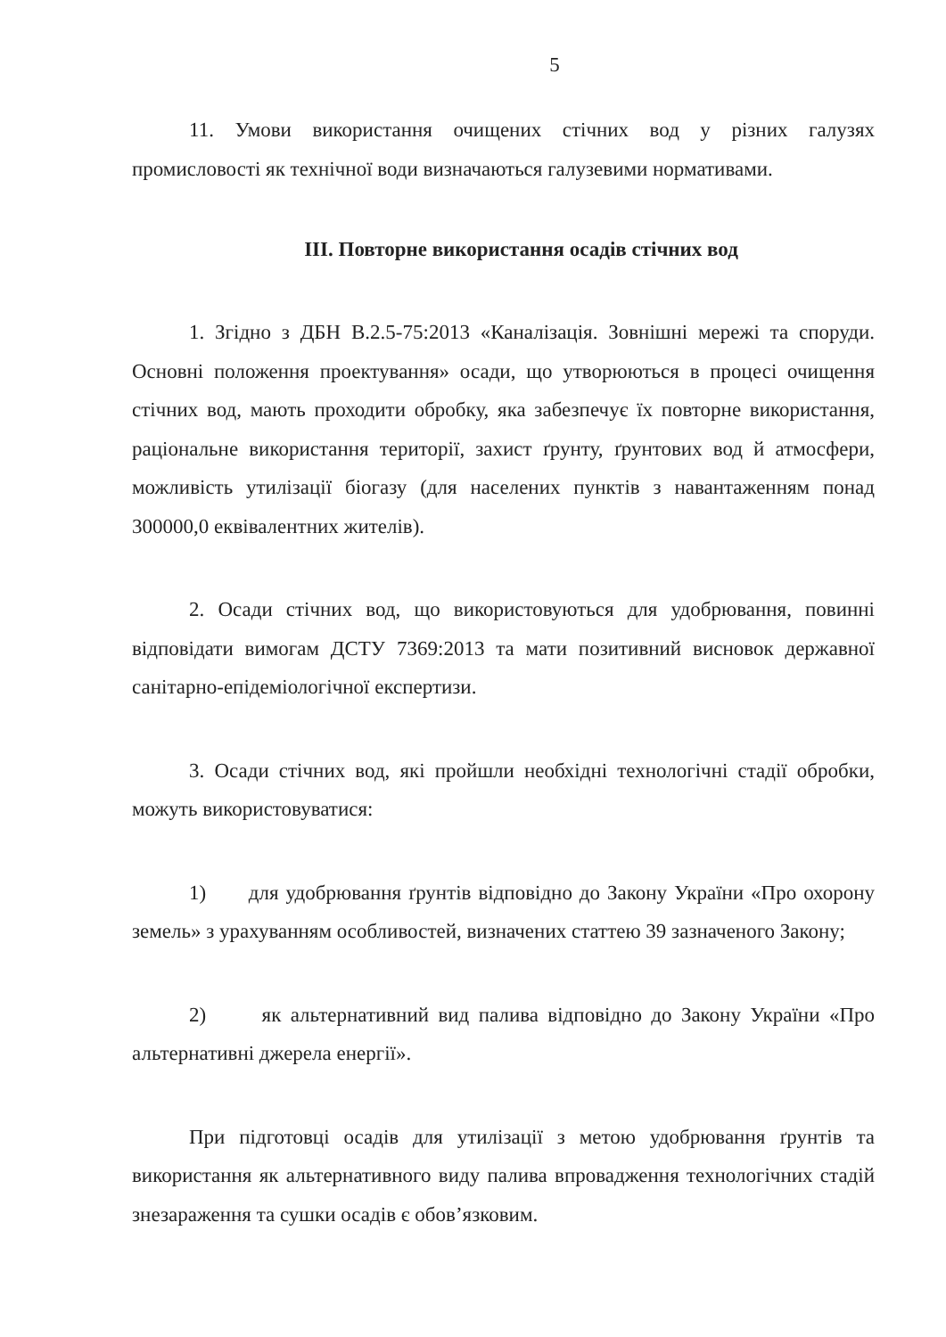5
11. Умови використання очищених стічних вод у різних галузях промисловості як технічної води визначаються галузевими нормативами.
III. Повторне використання осадів стічних вод
1. Згідно з ДБН В.2.5-75:2013 «Каналізація. Зовнішні мережі та споруди. Основні положення проектування» осади, що утворюються в процесі очищення стічних вод, мають проходити обробку, яка забезпечує їх повторне використання, раціональне використання території, захист ґрунту, ґрунтових вод й атмосфери, можливість утилізації біогазу (для населених пунктів з навантаженням понад 300000,0 еквівалентних жителів).
2. Осади стічних вод, що використовуються для удобрювання, повинні відповідати вимогам ДСТУ 7369:2013 та мати позитивний висновок державної санітарно-епідеміологічної експертизи.
3. Осади стічних вод, які пройшли необхідні технологічні стадії обробки, можуть використовуватися:
1) для удобрювання ґрунтів відповідно до Закону України «Про охорону земель» з урахуванням особливостей, визначених статтею 39 зазначеного Закону;
2) як альтернативний вид палива відповідно до Закону України «Про альтернативні джерела енергії».
При підготовці осадів для утилізації з метою удобрювання ґрунтів та використання як альтернативного виду палива впровадження технологічних стадій знезараження та сушки осадів є обов’язковим.